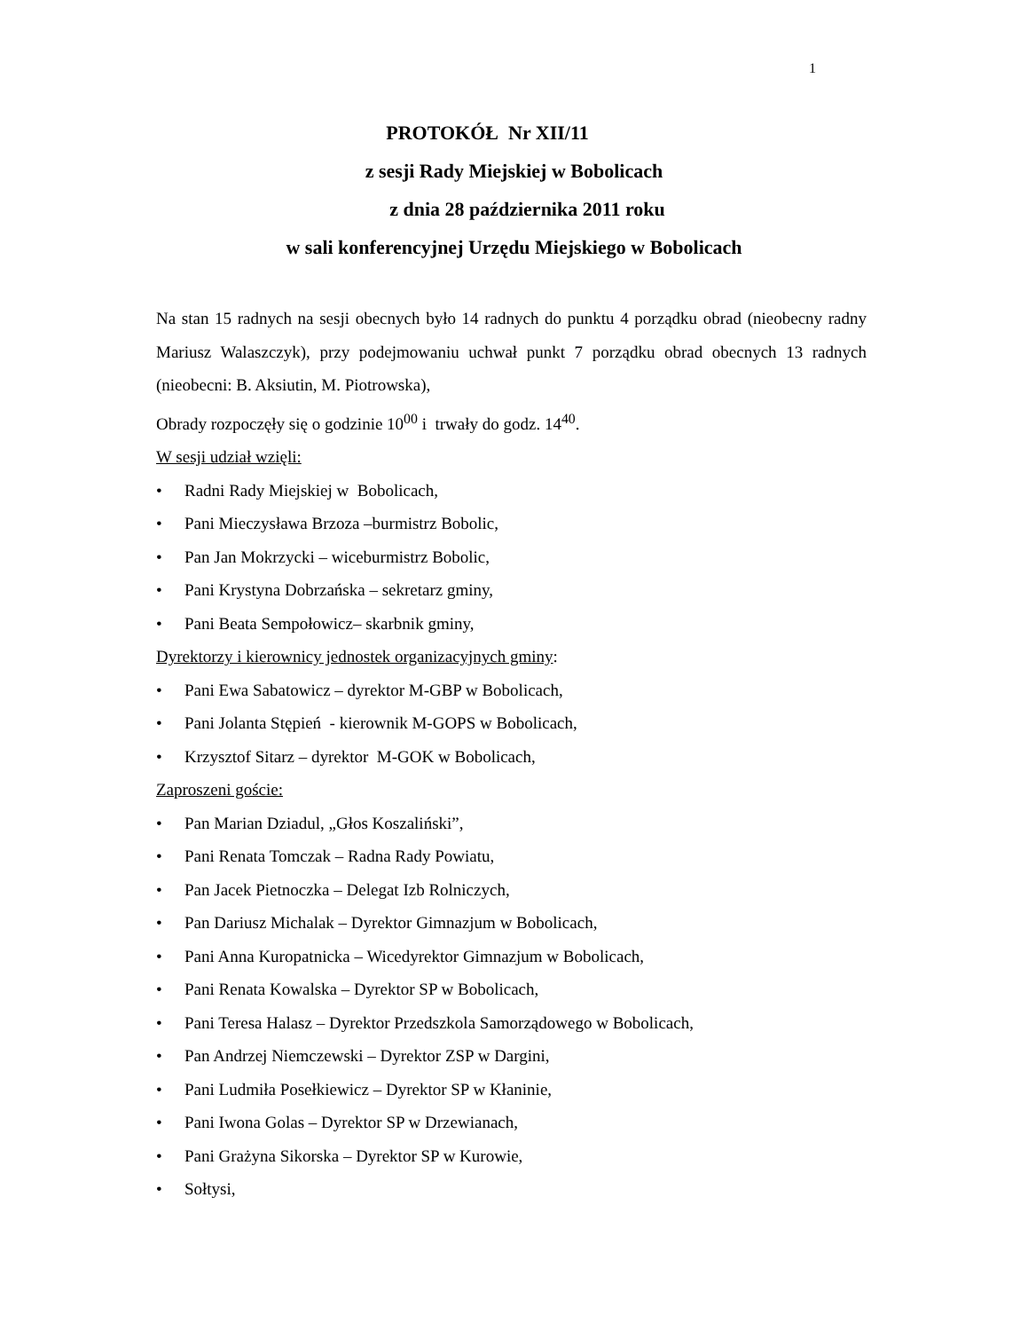1
PROTOKÓŁ Nr XII/11
z sesji Rady Miejskiej w Bobolicach
z dnia 28 października 2011 roku
w sali konferencyjnej Urzędu Miejskiego w Bobolicach
Na stan 15 radnych na sesji obecnych było 14 radnych do punktu 4 porządku obrad (nieobecny radny Mariusz Walaszczyk), przy podejmowaniu uchwał punkt 7 porządku obrad obecnych 13 radnych (nieobecni: B. Aksiutin, M. Piotrowska),
Obrady rozpoczęły się o godzinie 10<sup>00</sup> i trwały do godz. 14<sup>40</sup>.
W sesji udział wzięli:
• Radni Rady Miejskiej w Bobolicach,
• Pani Mieczysława Brzoza –burmistrz Bobolic,
• Pan Jan Mokrzycki – wiceburmistrz Bobolic,
• Pani Krystyna Dobrzańska – sekretarz gminy,
• Pani Beata Sempołowicz– skarbnik gminy,
Dyrektorzy i kierownicy jednostek organizacyjnych gminy:
• Pani Ewa Sabatowicz – dyrektor M-GBP w Bobolicach,
• Pani Jolanta Stępień - kierownik M-GOPS w Bobolicach,
• Krzysztof Sitarz – dyrektor M-GOK w Bobolicach,
Zaproszeni goście:
• Pan Marian Dziadul, „Głos Koszaliński”,
• Pani Renata Tomczak – Radna Rady Powiatu,
• Pan Jacek Pietnoczka – Delegat Izb Rolniczych,
• Pan Dariusz Michalak – Dyrektor Gimnazjum w Bobolicach,
• Pani Anna Kuropatnicka – Wicedyrektor Gimnazjum w Bobolicach,
• Pani Renata Kowalska – Dyrektor SP w Bobolicach,
• Pani Teresa Halasz – Dyrektor Przedszkola Samorządowego w Bobolicach,
• Pan Andrzej Niemczewski – Dyrektor ZSP w Dargini,
• Pani Ludmiła Posełkiewicz – Dyrektor SP w Kłaninie,
• Pani Iwona Golas – Dyrektor SP w Drzewianach,
• Pani Grażyna Sikorska – Dyrektor SP w Kurowie,
• Sołtysi,